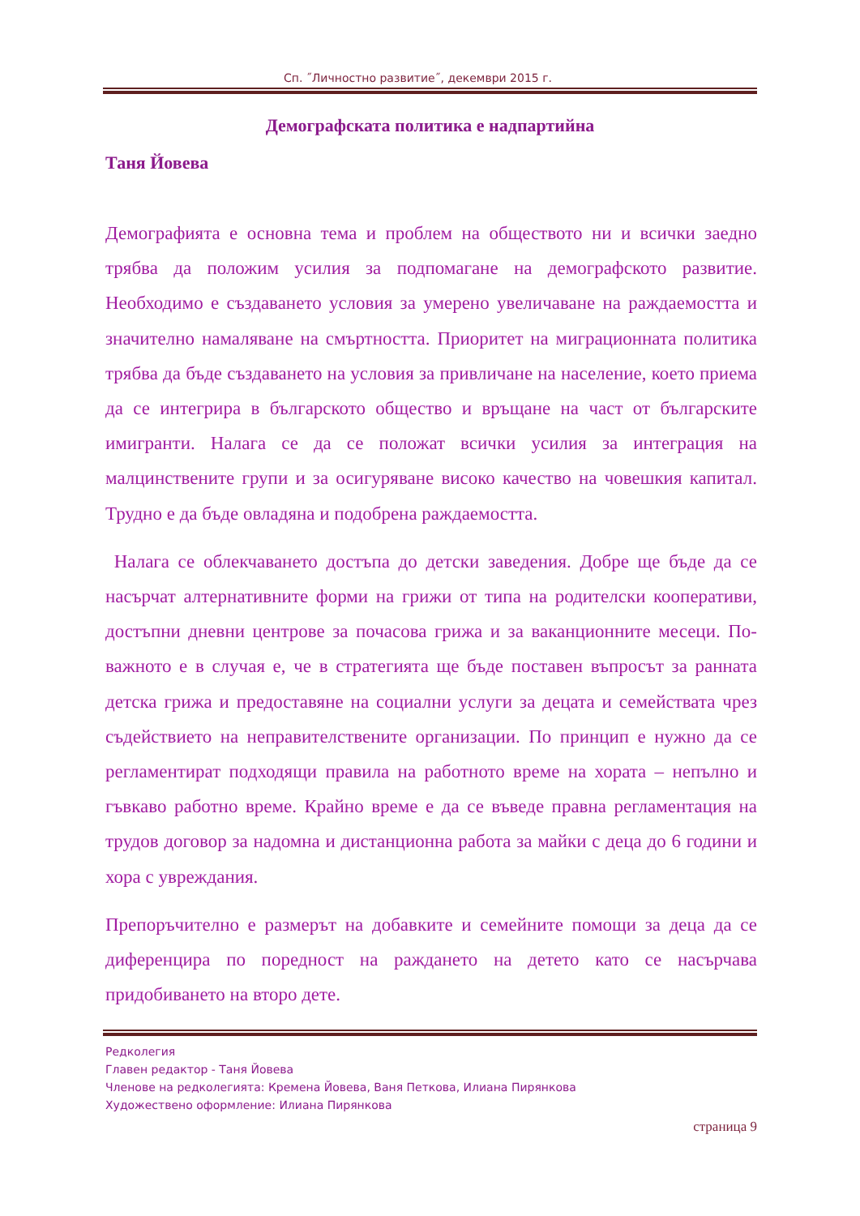Сп. ˝Личностно развитие˝, декември 2015 г.
Демографската политика е надпартийна
Таня Йовева
Демографията е основна тема и проблем на обществото ни и всички заедно трябва да положим усилия за подпомагане на демографското развитие. Необходимо е създаването условия за умерено увеличаване на раждаемостта и значително намаляване на смъртността. Приоритет на миграционната политика трябва да бъде създаването на условия за привличане на население, което приема да се интегрира в българското общество и връщане на част от българските имигранти. Налага се да се положат всички усилия за интеграция на малцинствените групи и за осигуряване високо качество на човешкия капитал. Трудно е да бъде овладяна и подобрена раждаемостта.
Налага се облекчаването достъпа до детски заведения. Добре ще бъде да се насърчат алтернативните форми на грижи от типа на родителски кооперативи, достъпни дневни центрове за почасова грижа и за ваканционните месеци. По-важното е в случая е, че в стратегията ще бъде поставен въпросът за ранната детска грижа и предоставяне на социални услуги за децата и семействата чрез съдействието на неправителствените организации. По принцип е нужно да се регламентират подходящи правила на работното време на хората – непълно и гъвкаво работно време. Крайно време е да се въведе правна регламентация на трудов договор за надомна и дистанционна работа за майки с деца до 6 години и хора с увреждания.
Препоръчително е размерът на добавките и семейните помощи за деца да се диференцира по поредност на раждането на детето като се насърчава придобиването на второ дете.
Редколегия
Главен редактор - Таня Йовева
Членове на редколегията: Кремена Йовева, Ваня Петкова, Илиана Пирянкова
Художествено оформление: Илиана Пирянкова
страница 9